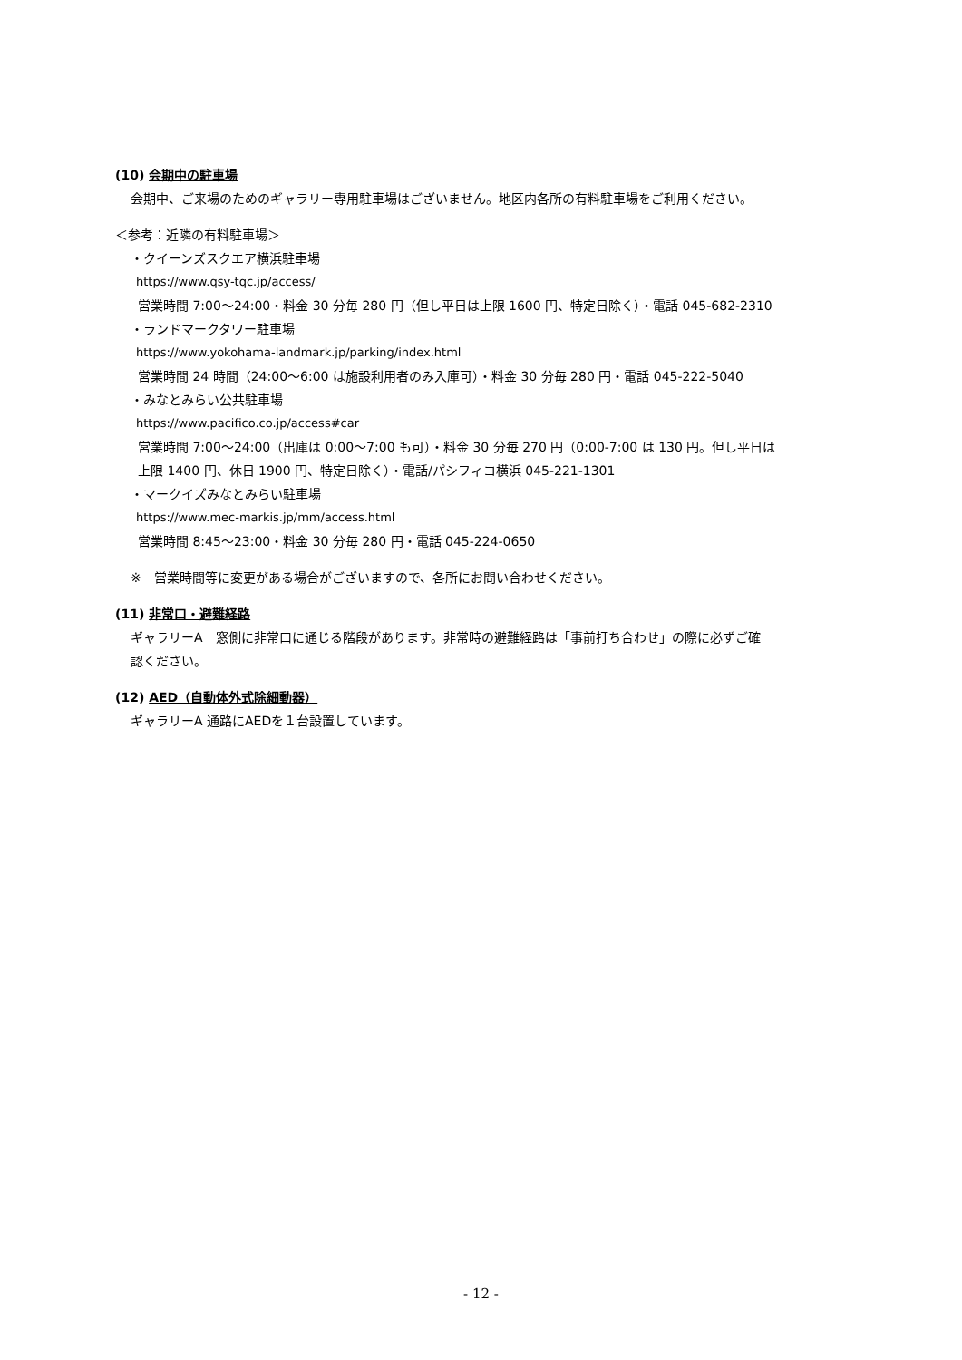(10) 会期中の駐車場
会期中、ご来場のためのギャラリー専用駐車場はございません。地区内各所の有料駐車場をご利用ください。
＜参考：近隣の有料駐車場＞
・クイーンズスクエア横浜駐車場
https://www.qsy-tqc.jp/access/
営業時間 7:00～24:00・料金 30 分毎 280 円（但し平日は上限 1600 円、特定日除く）・電話 045-682-2310
・ランドマークタワー駐車場
https://www.yokohama-landmark.jp/parking/index.html
営業時間 24 時間（24:00～6:00 は施設利用者のみ入庫可）・料金 30 分毎 280 円・電話 045-222-5040
・みなとみらい公共駐車場
https://www.pacifico.co.jp/access#car
営業時間 7:00～24:00（出庫は 0:00～7:00 も可）・料金 30 分毎 270 円（0:00-7:00 は 130 円。但し平日は
上限 1400 円、休日 1900 円、特定日除く）・電話/パシフィコ横浜 045-221-1301
・マークイズみなとみらい駐車場
https://www.mec-markis.jp/mm/access.html
営業時間 8:45～23:00・料金 30 分毎 280 円・電話 045-224-0650
※　営業時間等に変更がある場合がございますので、各所にお問い合わせください。
(11) 非常口・避難経路
ギャラリーA　窓側に非常口に通じる階段があります。非常時の避難経路は「事前打ち合わせ」の際に必ずご確
認ください。
(12) AED（自動体外式除細動器）
ギャラリーA 通路にAEDを１台設置しています。
- 12 -